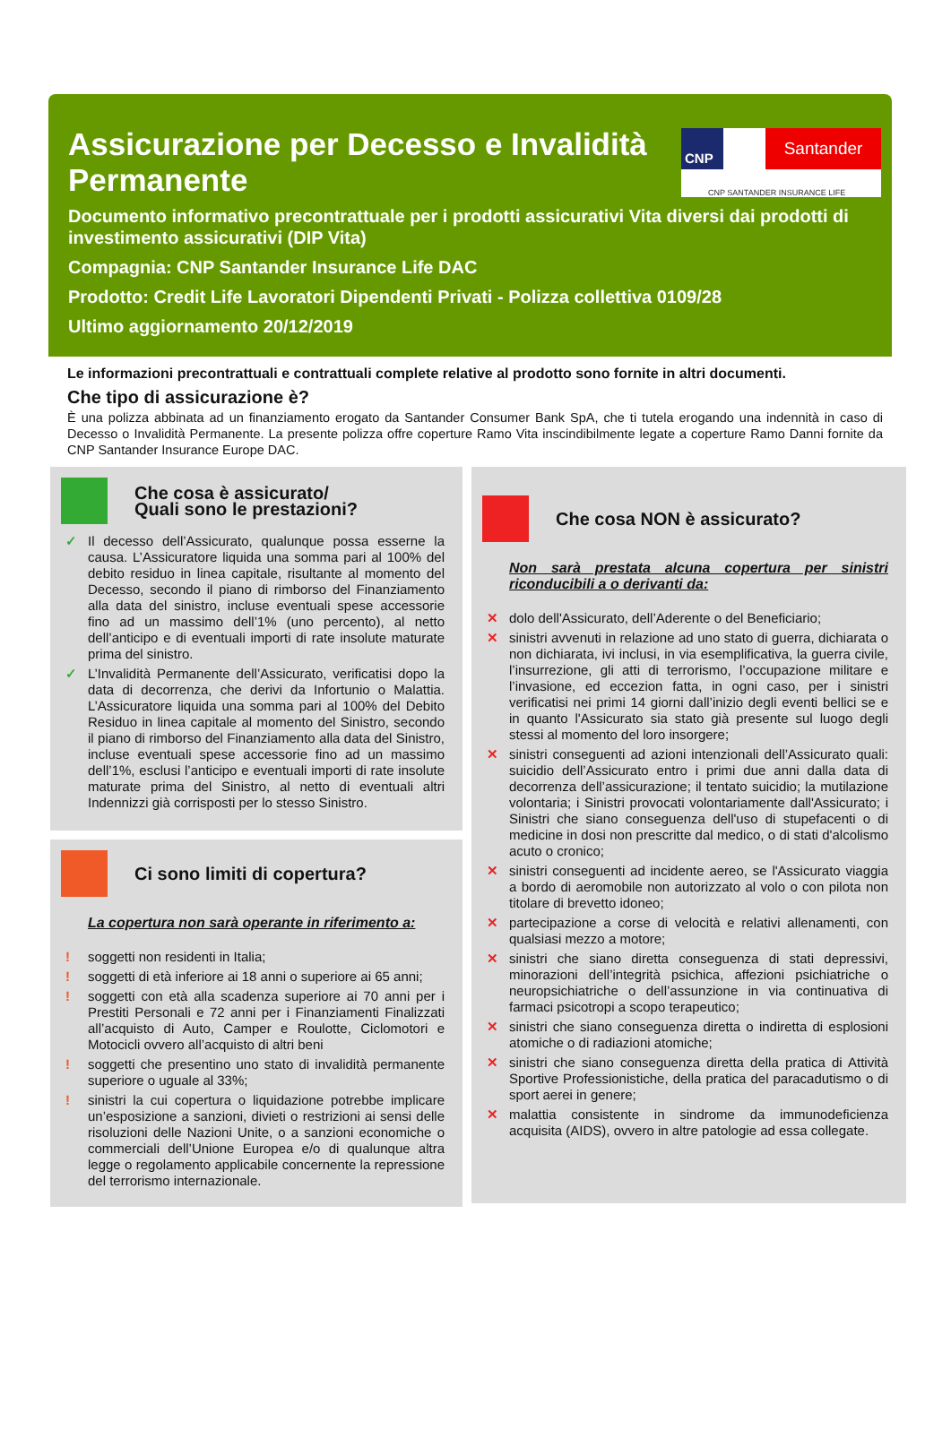Assicurazione per Decesso e Invalidità Permanente
CNP Santander
CNP SANTANDER INSURANCE LIFE
Documento informativo precontrattuale per i prodotti assicurativi Vita diversi dai prodotti di investimento assicurativi (DIP Vita)
Compagnia: CNP Santander Insurance Life DAC
Prodotto: Credit Life Lavoratori Dipendenti Privati - Polizza collettiva 0109/28
Ultimo aggiornamento 20/12/2019
Le informazioni precontrattuali e contrattuali complete relative al prodotto sono fornite in altri documenti.
Che tipo di assicurazione è?
È una polizza abbinata ad un finanziamento erogato da Santander Consumer Bank SpA, che ti tutela erogando una indennità in caso di Decesso o Invalidità Permanente. La presente polizza offre coperture Ramo Vita inscindibilmente legate a coperture Ramo Danni fornite da CNP Santander Insurance Europe DAC.
Che cosa è assicurato/
Quali sono le prestazioni?
✓ Il decesso dell’Assicurato, qualunque possa esserne la causa. L’Assicuratore liquida una somma pari al 100% del debito residuo in linea capitale, risultante al momento del Decesso, secondo il piano di rimborso del Finanziamento alla data del sinistro, incluse eventuali spese accessorie fino ad un massimo dell’1% (uno percento), al netto dell’anticipo e di eventuali importi di rate insolute maturate prima del sinistro.
✓ L’Invalidità Permanente dell’Assicurato, verificatisi dopo la data di decorrenza, che derivi da Infortunio o Malattia. L’Assicuratore liquida una somma pari al 100% del Debito Residuo in linea capitale al momento del Sinistro, secondo il piano di rimborso del Finanziamento alla data del Sinistro, incluse eventuali spese accessorie fino ad un massimo dell’1%, esclusi l’anticipo e eventuali importi di rate insolute maturate prima del Sinistro, al netto di eventuali altri Indennizzi già corrisposti per lo stesso Sinistro.
Ci sono limiti di copertura?
La copertura non sarà operante in riferimento a:
! soggetti non residenti in Italia;
! soggetti di età inferiore ai 18 anni o superiore ai 65 anni;
! soggetti con età alla scadenza superiore ai 70 anni per i Prestiti Personali e 72 anni per i Finanziamenti Finalizzati all’acquisto di Auto, Camper e Roulotte, Ciclomotori e Motocicli ovvero all’acquisto di altri beni
! soggetti che presentino uno stato di invalidità permanente superiore o uguale al 33%;
! sinistri la cui copertura o liquidazione potrebbe implicare un’esposizione a sanzioni, divieti o restrizioni ai sensi delle risoluzioni delle Nazioni Unite, o a sanzioni economiche o commerciali dell’Unione Europea e/o di qualunque altra legge o regolamento applicabile concernente la repressione del terrorismo internazionale.
Che cosa NON è assicurato?
Non sarà prestata alcuna copertura per sinistri riconducibili a o derivanti da:
✕ dolo dell'Assicurato, dell’Aderente o del Beneficiario;
✕ sinistri avvenuti in relazione ad uno stato di guerra, dichiarata o non dichiarata, ivi inclusi, in via esemplificativa, la guerra civile, l’insurrezione, gli atti di terrorismo, l’occupazione militare e l’invasione, ed eccezion fatta, in ogni caso, per i sinistri verificatisi nei primi 14 giorni dall’inizio degli eventi bellici se e in quanto l'Assicurato sia stato già presente sul luogo degli stessi al momento del loro insorgere;
✕ sinistri conseguenti ad azioni intenzionali dell’Assicurato quali: suicidio dell’Assicurato entro i primi due anni dalla data di decorrenza dell’assicurazione; il tentato suicidio; la mutilazione volontaria; i Sinistri provocati volontariamente dall'Assicurato; i Sinistri che siano conseguenza dell'uso di stupefacenti o di medicine in dosi non prescritte dal medico, o di stati d'alcolismo acuto o cronico;
✕ sinistri conseguenti ad incidente aereo, se l'Assicurato viaggia a bordo di aeromobile non autorizzato al volo o con pilota non titolare di brevetto idoneo;
✕ partecipazione a corse di velocità e relativi allenamenti, con qualsiasi mezzo a motore;
✕ sinistri che siano diretta conseguenza di stati depressivi, minorazioni dell’integrità psichica, affezioni psichiatriche o neuropsichiatriche o dell’assunzione in via continuativa di farmaci psicotropi a scopo terapeutico;
✕ sinistri che siano conseguenza diretta o indiretta di esplosioni atomiche o di radiazioni atomiche;
✕ sinistri che siano conseguenza diretta della pratica di Attività Sportive Professionistiche, della pratica del paracadutismo o di sport aerei in genere;
✕ malattia consistente in sindrome da immunodeficienza acquisita (AIDS), ovvero in altre patologie ad essa collegate.